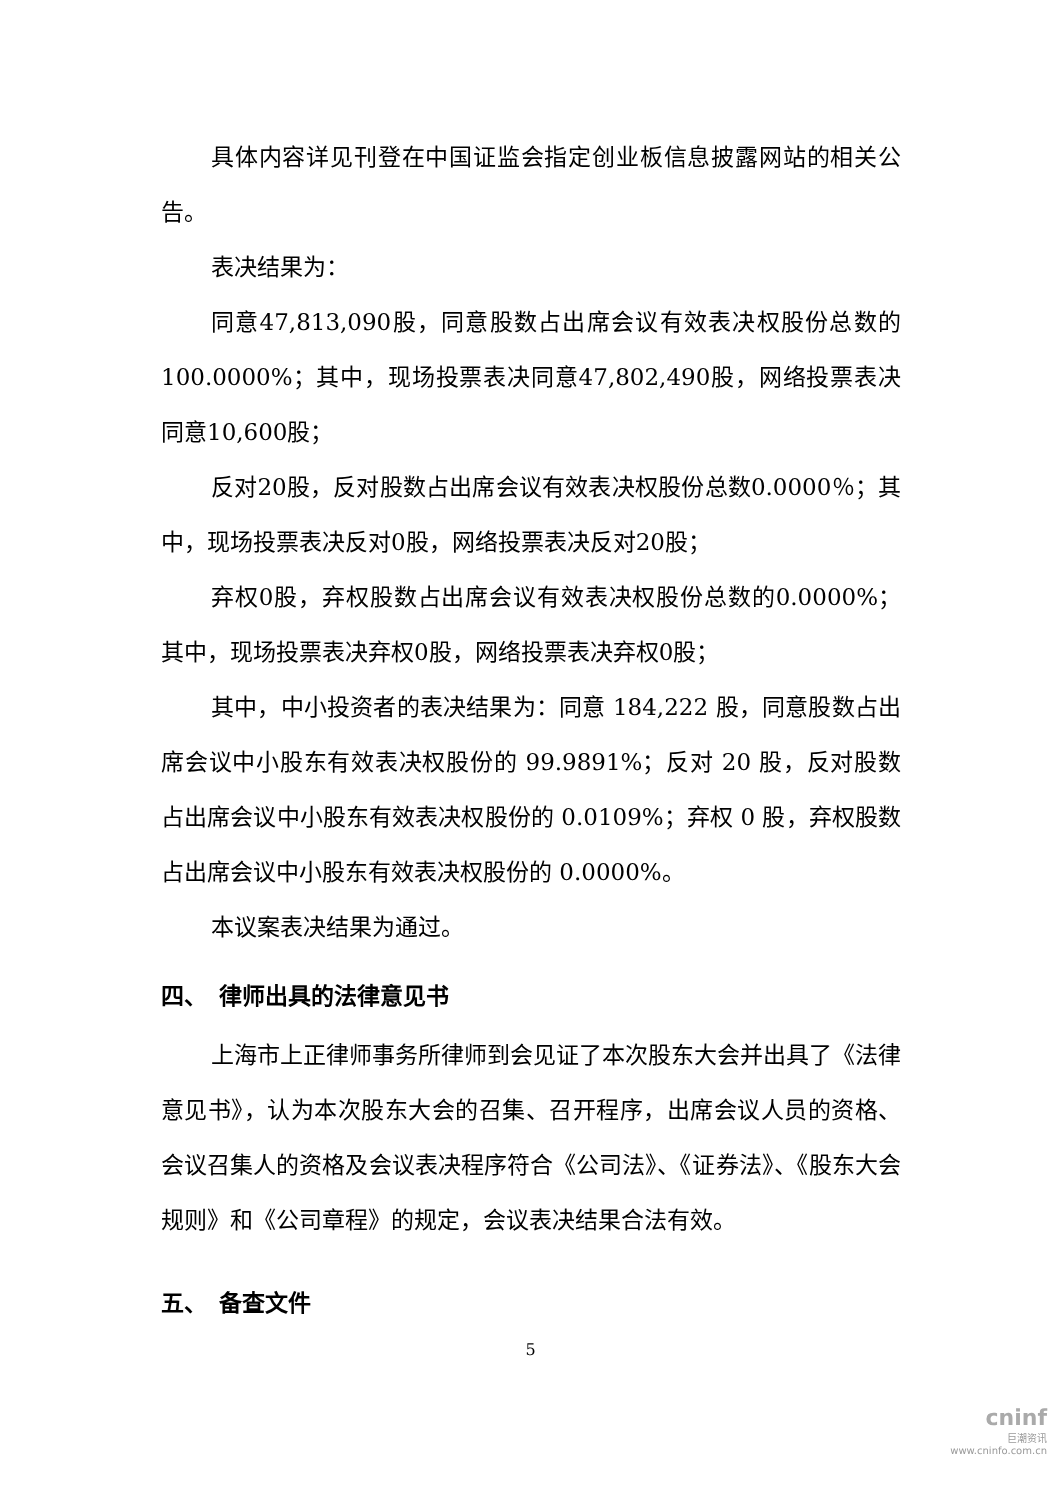具体内容详见刊登在中国证监会指定创业板信息披露网站的相关公告。
表决结果为：
同意47,813,090股，同意股数占出席会议有效表决权股份总数的100.0000%；其中，现场投票表决同意47,802,490股，网络投票表决同意10,600股；
反对20股，反对股数占出席会议有效表决权股份总数0.0000％；其中，现场投票表决反对0股，网络投票表决反对20股；
弃权0股，弃权股数占出席会议有效表决权股份总数的0.0000%；其中，现场投票表决弃权0股，网络投票表决弃权0股；
其中，中小投资者的表决结果为：同意 184,222 股，同意股数占出席会议中小股东有效表决权股份的 99.9891%；反对 20 股，反对股数占出席会议中小股东有效表决权股份的 0.0109%；弃权 0 股，弃权股数占出席会议中小股东有效表决权股份的 0.0000%。
本议案表决结果为通过。
四、　律师出具的法律意见书
上海市上正律师事务所律师到会见证了本次股东大会并出具了《法律意见书》，认为本次股东大会的召集、召开程序，出席会议人员的资格、会议召集人的资格及会议表决程序符合《公司法》、《证券法》、《股东大会规则》和《公司章程》的规定，会议表决结果合法有效。
五、　备查文件
5
cninf
巨潮资讯
www.cninfo.com.cn